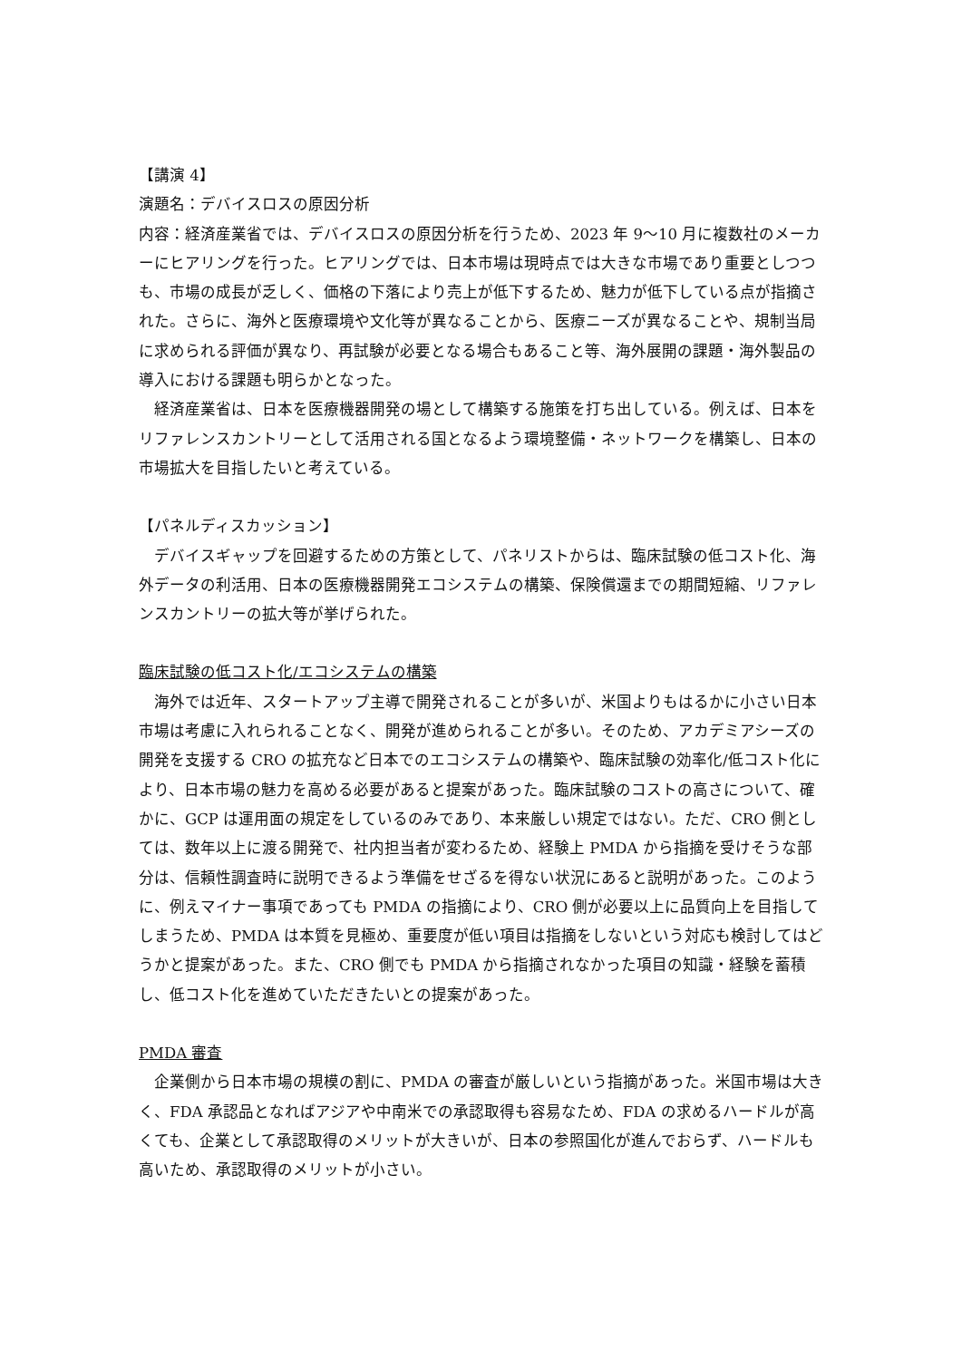【講演 4】
演題名：デバイスロスの原因分析
内容：経済産業省では、デバイスロスの原因分析を行うため、2023 年 9〜10 月に複数社のメーカーにヒアリングを行った。ヒアリングでは、日本市場は現時点では大きな市場であり重要としつつも、市場の成長が乏しく、価格の下落により売上が低下するため、魅力が低下している点が指摘された。さらに、海外と医療環境や文化等が異なることから、医療ニーズが異なることや、規制当局に求められる評価が異なり、再試験が必要となる場合もあること等、海外展開の課題・海外製品の導入における課題も明らかとなった。
　経済産業省は、日本を医療機器開発の場として構築する施策を打ち出している。例えば、日本をリファレンスカントリーとして活用される国となるよう環境整備・ネットワークを構築し、日本の市場拡大を目指したいと考えている。
【パネルディスカッション】
　デバイスギャップを回避するための方策として、パネリストからは、臨床試験の低コスト化、海外データの利活用、日本の医療機器開発エコシステムの構築、保険償還までの期間短縮、リファレンスカントリーの拡大等が挙げられた。
臨床試験の低コスト化/エコシステムの構築
　海外では近年、スタートアップ主導で開発されることが多いが、米国よりもはるかに小さい日本市場は考慮に入れられることなく、開発が進められることが多い。そのため、アカデミアシーズの開発を支援する CRO の拡充など日本でのエコシステムの構築や、臨床試験の効率化/低コスト化により、日本市場の魅力を高める必要があると提案があった。臨床試験のコストの高さについて、確かに、GCP は運用面の規定をしているのみであり、本来厳しい規定ではない。ただ、CRO 側としては、数年以上に渡る開発で、社内担当者が変わるため、経験上 PMDA から指摘を受けそうな部分は、信頼性調査時に説明できるよう準備をせざるを得ない状況にあると説明があった。このように、例えマイナー事項であっても PMDA の指摘により、CRO 側が必要以上に品質向上を目指してしまうため、PMDA は本質を見極め、重要度が低い項目は指摘をしないという対応も検討してはどうかと提案があった。また、CRO 側でも PMDA から指摘されなかった項目の知識・経験を蓄積し、低コスト化を進めていただきたいとの提案があった。
PMDA 審査
　企業側から日本市場の規模の割に、PMDA の審査が厳しいという指摘があった。米国市場は大きく、FDA 承認品となればアジアや中南米での承認取得も容易なため、FDA の求めるハードルが高くても、企業として承認取得のメリットが大きいが、日本の参照国化が進んでおらず、ハードルも高いため、承認取得のメリットが小さい。